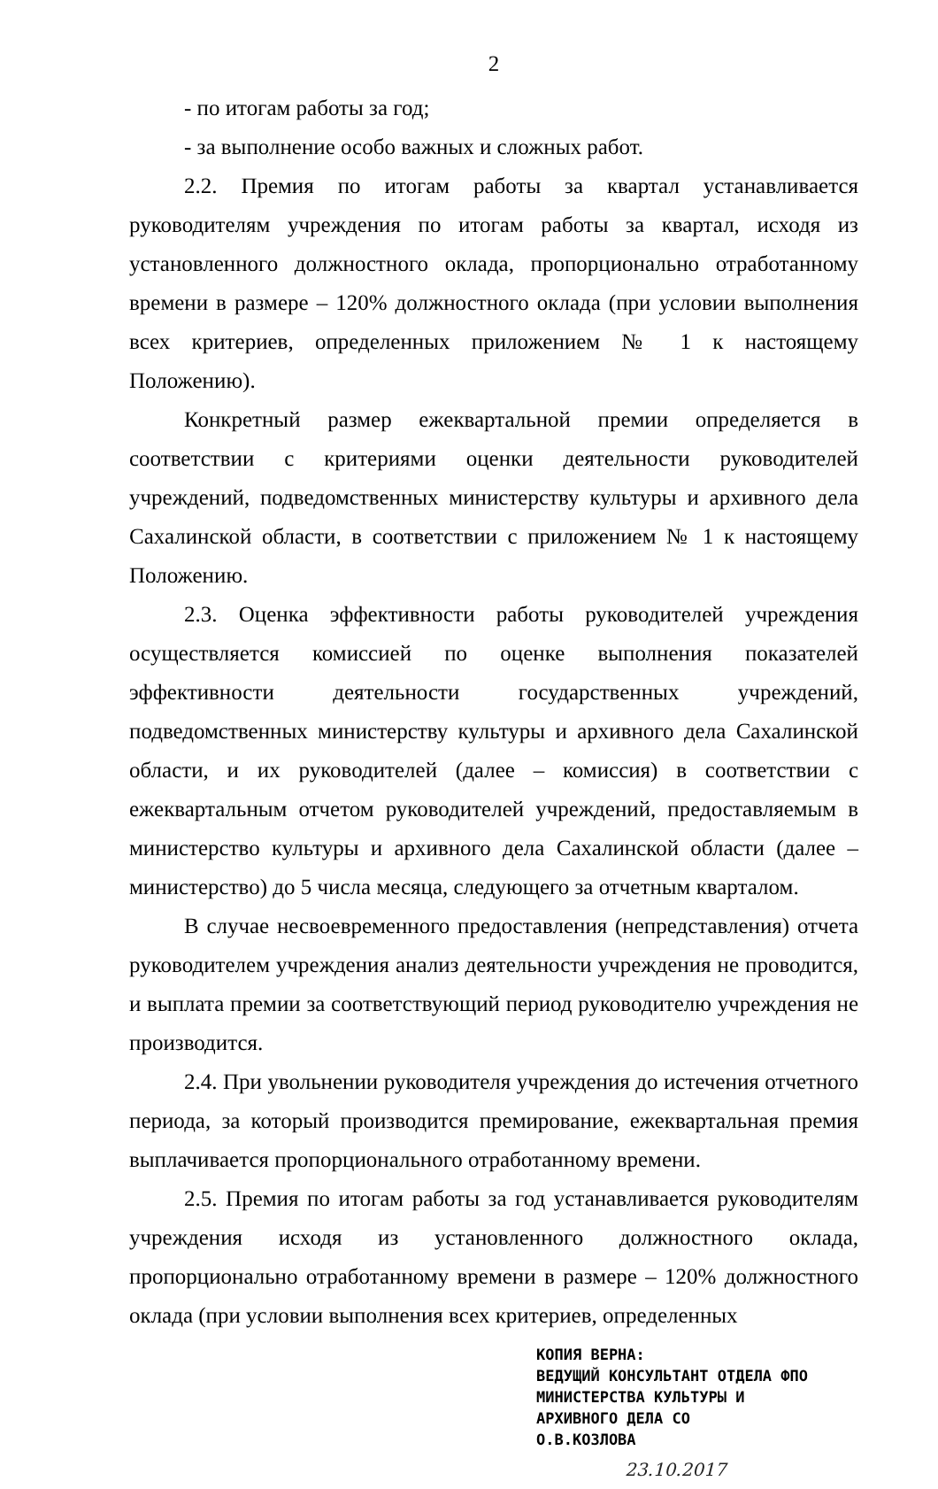2
- по итогам работы за год;
- за выполнение особо важных и сложных работ.
2.2. Премия по итогам работы за квартал устанавливается руководителям учреждения по итогам работы за квартал, исходя из установленного должностного оклада, пропорционально отработанному времени в размере – 120% должностного оклада (при условии выполнения всех критериев, определенных приложением № 1 к настоящему Положению).
Конкретный размер ежеквартальной премии определяется в соответствии с критериями оценки деятельности руководителей учреждений, подведомственных министерству культуры и архивного дела Сахалинской области, в соответствии с приложением № 1 к настоящему Положению.
2.3. Оценка эффективности работы руководителей учреждения осуществляется комиссией по оценке выполнения показателей эффективности деятельности государственных учреждений, подведомственных министерству культуры и архивного дела Сахалинской области, и их руководителей (далее – комиссия) в соответствии с ежеквартальным отчетом руководителей учреждений, предоставляемым в министерство культуры и архивного дела Сахалинской области (далее – министерство) до 5 числа месяца, следующего за отчетным кварталом.
В случае несвоевременного предоставления (непредставления) отчета руководителем учреждения анализ деятельности учреждения не проводится, и выплата премии за соответствующий период руководителю учреждения не производится.
2.4. При увольнении руководителя учреждения до истечения отчетного периода, за который производится премирование, ежеквартальная премия выплачивается пропорционального отработанному времени.
2.5. Премия по итогам работы за год устанавливается руководителям учреждения исходя из установленного должностного оклада, пропорционально отработанному времени в размере – 120% должностного оклада (при условии выполнения всех критериев, определенных
КОПИЯ ВЕРНА:
ВЕДУЩИЙ КОНСУЛЬТАНТ ОТДЕЛА ФПО
МИНИСТЕРСТВА КУЛЬТУРЫ И
АРХИВНОГО ДЕЛА СО
О.В.КОЗЛОВА
23.10.2017